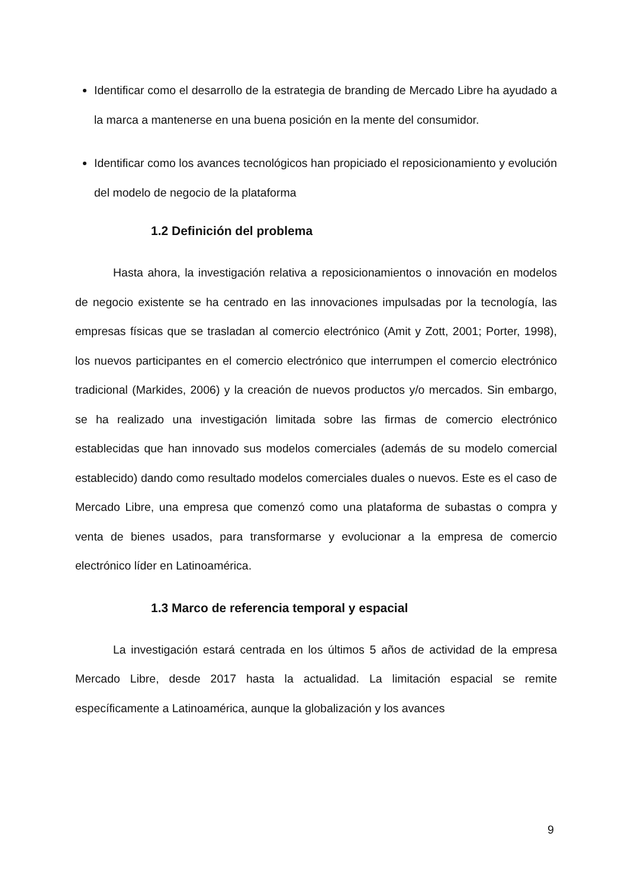Identificar como el desarrollo de la estrategia de branding de Mercado Libre ha ayudado a la marca a mantenerse en una buena posición en la mente del consumidor.
Identificar como los avances tecnológicos han propiciado el reposicionamiento y evolución del modelo de negocio de la plataforma
1.2 Definición del problema
Hasta ahora, la investigación relativa a reposicionamientos o innovación en modelos de negocio existente se ha centrado en las innovaciones impulsadas por la tecnología, las empresas físicas que se trasladan al comercio electrónico (Amit y Zott, 2001; Porter, 1998), los nuevos participantes en el comercio electrónico que interrumpen el comercio electrónico tradicional (Markides, 2006) y la creación de nuevos productos y/o mercados. Sin embargo, se ha realizado una investigación limitada sobre las firmas de comercio electrónico establecidas que han innovado sus modelos comerciales (además de su modelo comercial establecido) dando como resultado modelos comerciales duales o nuevos. Este es el caso de Mercado Libre, una empresa que comenzó como una plataforma de subastas o compra y venta de bienes usados, para transformarse y evolucionar a la empresa de comercio electrónico líder en Latinoamérica.
1.3 Marco de referencia temporal y espacial
La investigación estará centrada en los últimos 5 años de actividad de la empresa Mercado Libre, desde 2017 hasta la actualidad. La limitación espacial se remite específicamente a Latinoamérica, aunque la globalización y los avances
9